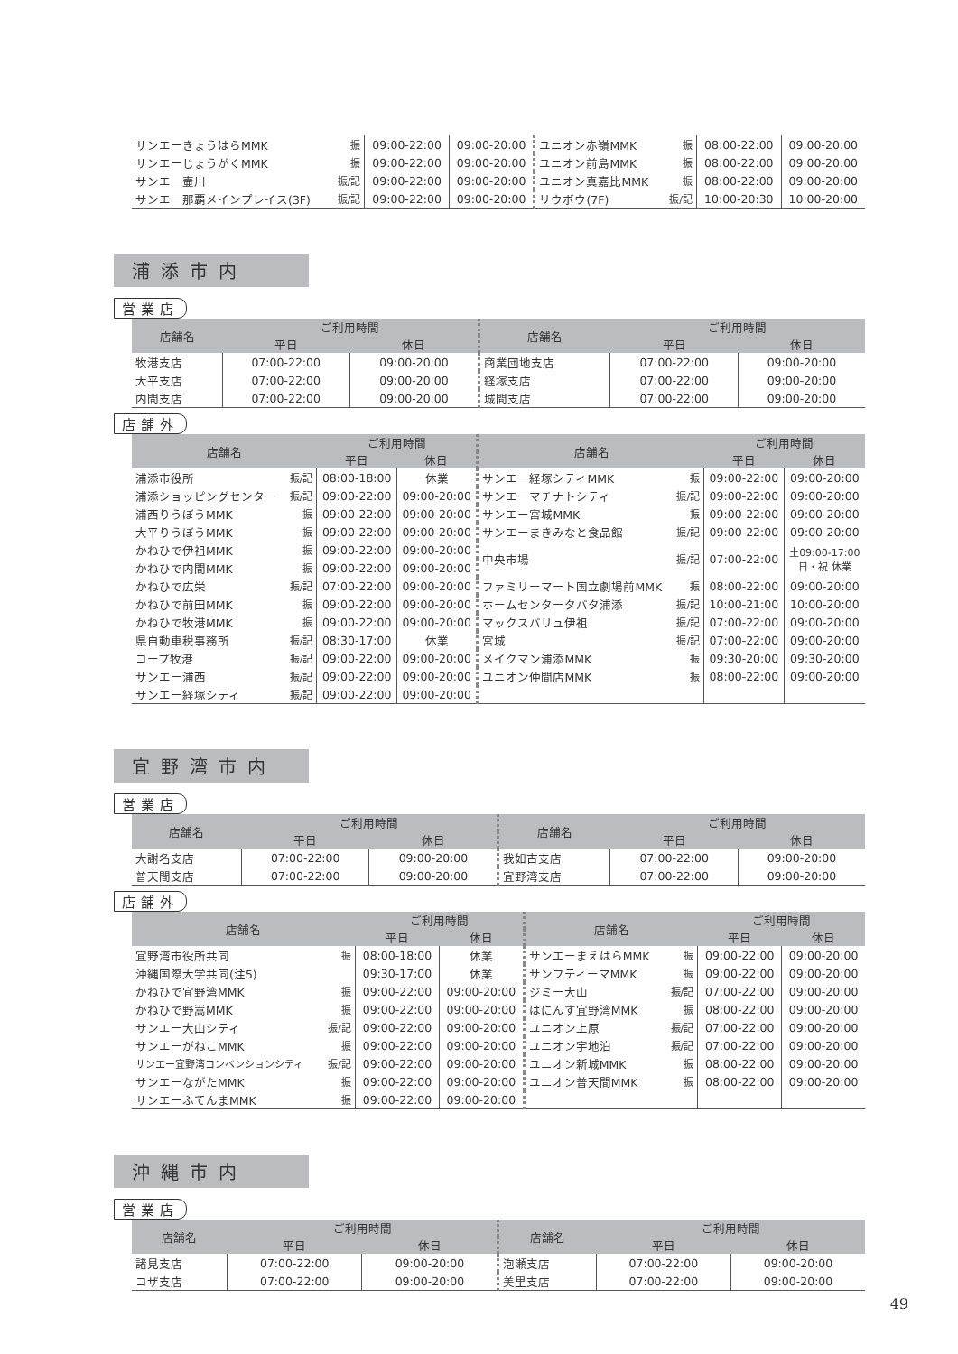| サンエーきょうはらMMK | 振 | 09:00-22:00 | 09:00-20:00 | ユニオン赤嶺MMK | 振 | 08:00-22:00 | 09:00-20:00 |
| サンエーじょうがくMMK | 振 | 09:00-22:00 | 09:00-20:00 | ユニオン前島MMK | 振 | 08:00-22:00 | 09:00-20:00 |
| サンエー壷川 | 振/記 | 09:00-22:00 | 09:00-20:00 | ユニオン真嘉比MMK | 振 | 08:00-22:00 | 09:00-20:00 |
| サンエー那覇メインプレイス(3F) | 振/記 | 09:00-22:00 | 09:00-20:00 | リウボウ(7F) | 振/記 | 10:00-20:30 | 10:00-20:00 |
浦添市内
営業店
| 店舗名 | ご利用時間 | | 店舗名 | ご利用時間 | |
| --- | --- | --- | --- | --- | --- |
| | 平日 | 休日 | | 平日 | 休日 |
| 牧港支店 | 07:00-22:00 | 09:00-20:00 | 商業団地支店 | 07:00-22:00 | 09:00-20:00 |
| 大平支店 | 07:00-22:00 | 09:00-20:00 | 経塚支店 | 07:00-22:00 | 09:00-20:00 |
| 内間支店 | 07:00-22:00 | 09:00-20:00 | 城間支店 | 07:00-22:00 | 09:00-20:00 |
店舗外
| 店舗名 | | ご利用時間 | | 店舗名 | | ご利用時間 | |
| --- | --- | --- | --- | --- | --- | --- | --- |
| | | 平日 | 休日 | | | 平日 | 休日 |
| 浦添市役所 | 振/記 | 08:00-18:00 | 休業 | サンエー経塚シティMMK | 振 | 09:00-22:00 | 09:00-20:00 |
| 浦添ショッピングセンター | 振/記 | 09:00-22:00 | 09:00-20:00 | サンエーマチナトシティ | 振/記 | 09:00-22:00 | 09:00-20:00 |
| 浦西りうぼうMMK | 振 | 09:00-22:00 | 09:00-20:00 | サンエー宮城MMK | 振 | 09:00-22:00 | 09:00-20:00 |
| 大平りうぼうMMK | 振 | 09:00-22:00 | 09:00-20:00 | サンエーまきみなと食品館 | 振/記 | 09:00-22:00 | 09:00-20:00 |
| かねひで伊祖MMK | 振 | 09:00-22:00 | 09:00-20:00 | 中央市場 | 振/記 | 07:00-22:00 | 土09:00-17:00 日・祝 休業 |
| かねひで内間MMK | 振 | 09:00-22:00 | 09:00-20:00 | | | | |
| かねひで広栄 | 振/記 | 07:00-22:00 | 09:00-20:00 | ファミリーマート国立劇場前MMK | 振 | 08:00-22:00 | 09:00-20:00 |
| かねひで前田MMK | 振 | 09:00-22:00 | 09:00-20:00 | ホームセンタータバタ浦添 | 振/記 | 10:00-21:00 | 10:00-20:00 |
| かねひで牧港MMK | 振 | 09:00-22:00 | 09:00-20:00 | マックスバリュ伊祖 | 振/記 | 07:00-22:00 | 09:00-20:00 |
| 県自動車税事務所 | 振/記 | 08:30-17:00 | 休業 | 宮城 | 振/記 | 07:00-22:00 | 09:00-20:00 |
| コープ牧港 | 振/記 | 09:00-22:00 | 09:00-20:00 | メイクマン浦添MMK | 振 | 09:30-20:00 | 09:30-20:00 |
| サンエー浦西 | 振/記 | 09:00-22:00 | 09:00-20:00 | ユニオン仲間店MMK | 振 | 08:00-22:00 | 09:00-20:00 |
| サンエー経塚シティ | 振/記 | 09:00-22:00 | 09:00-20:00 | | | | |
宜野湾市内
営業店
| 店舗名 | ご利用時間 | | 店舗名 | ご利用時間 | |
| --- | --- | --- | --- | --- | --- |
| | 平日 | 休日 | | 平日 | 休日 |
| 大謝名支店 | 07:00-22:00 | 09:00-20:00 | 我如古支店 | 07:00-22:00 | 09:00-20:00 |
| 普天間支店 | 07:00-22:00 | 09:00-20:00 | 宜野湾支店 | 07:00-22:00 | 09:00-20:00 |
店舗外
| 店舗名 | | ご利用時間 | | 店舗名 | | ご利用時間 | |
| --- | --- | --- | --- | --- | --- | --- | --- |
| | | 平日 | 休日 | | | 平日 | 休日 |
| 宜野湾市役所共同 | 振 | 08:00-18:00 | 休業 | サンエーまえはらMMK | 振 | 09:00-22:00 | 09:00-20:00 |
| 沖縄国際大学共同(注5) | | 09:30-17:00 | 休業 | サンフティーマMMK | 振 | 09:00-22:00 | 09:00-20:00 |
| かねひで宜野湾MMK | 振 | 09:00-22:00 | 09:00-20:00 | ジミー大山 | 振/記 | 07:00-22:00 | 09:00-20:00 |
| かねひで野嵩MMK | 振 | 09:00-22:00 | 09:00-20:00 | はにんす宜野湾MMK | 振 | 08:00-22:00 | 09:00-20:00 |
| サンエー大山シティ | 振/記 | 09:00-22:00 | 09:00-20:00 | ユニオン上原 | 振/記 | 07:00-22:00 | 09:00-20:00 |
| サンエーがねこMMK | 振 | 09:00-22:00 | 09:00-20:00 | ユニオン宇地泊 | 振/記 | 07:00-22:00 | 09:00-20:00 |
| サンエー宜野湾コンベンションシティ | 振/記 | 09:00-22:00 | 09:00-20:00 | ユニオン新城MMK | 振 | 08:00-22:00 | 09:00-20:00 |
| サンエーながたMMK | 振 | 09:00-22:00 | 09:00-20:00 | ユニオン普天間MMK | 振 | 08:00-22:00 | 09:00-20:00 |
| サンエーふてんまMMK | 振 | 09:00-22:00 | 09:00-20:00 | | | | |
沖縄市内
営業店
| 店舗名 | ご利用時間 | | 店舗名 | ご利用時間 | |
| --- | --- | --- | --- | --- | --- |
| | 平日 | 休日 | | 平日 | 休日 |
| 諸見支店 | 07:00-22:00 | 09:00-20:00 | 泡瀬支店 | 07:00-22:00 | 09:00-20:00 |
| コザ支店 | 07:00-22:00 | 09:00-20:00 | 美里支店 | 07:00-22:00 | 09:00-20:00 |
49